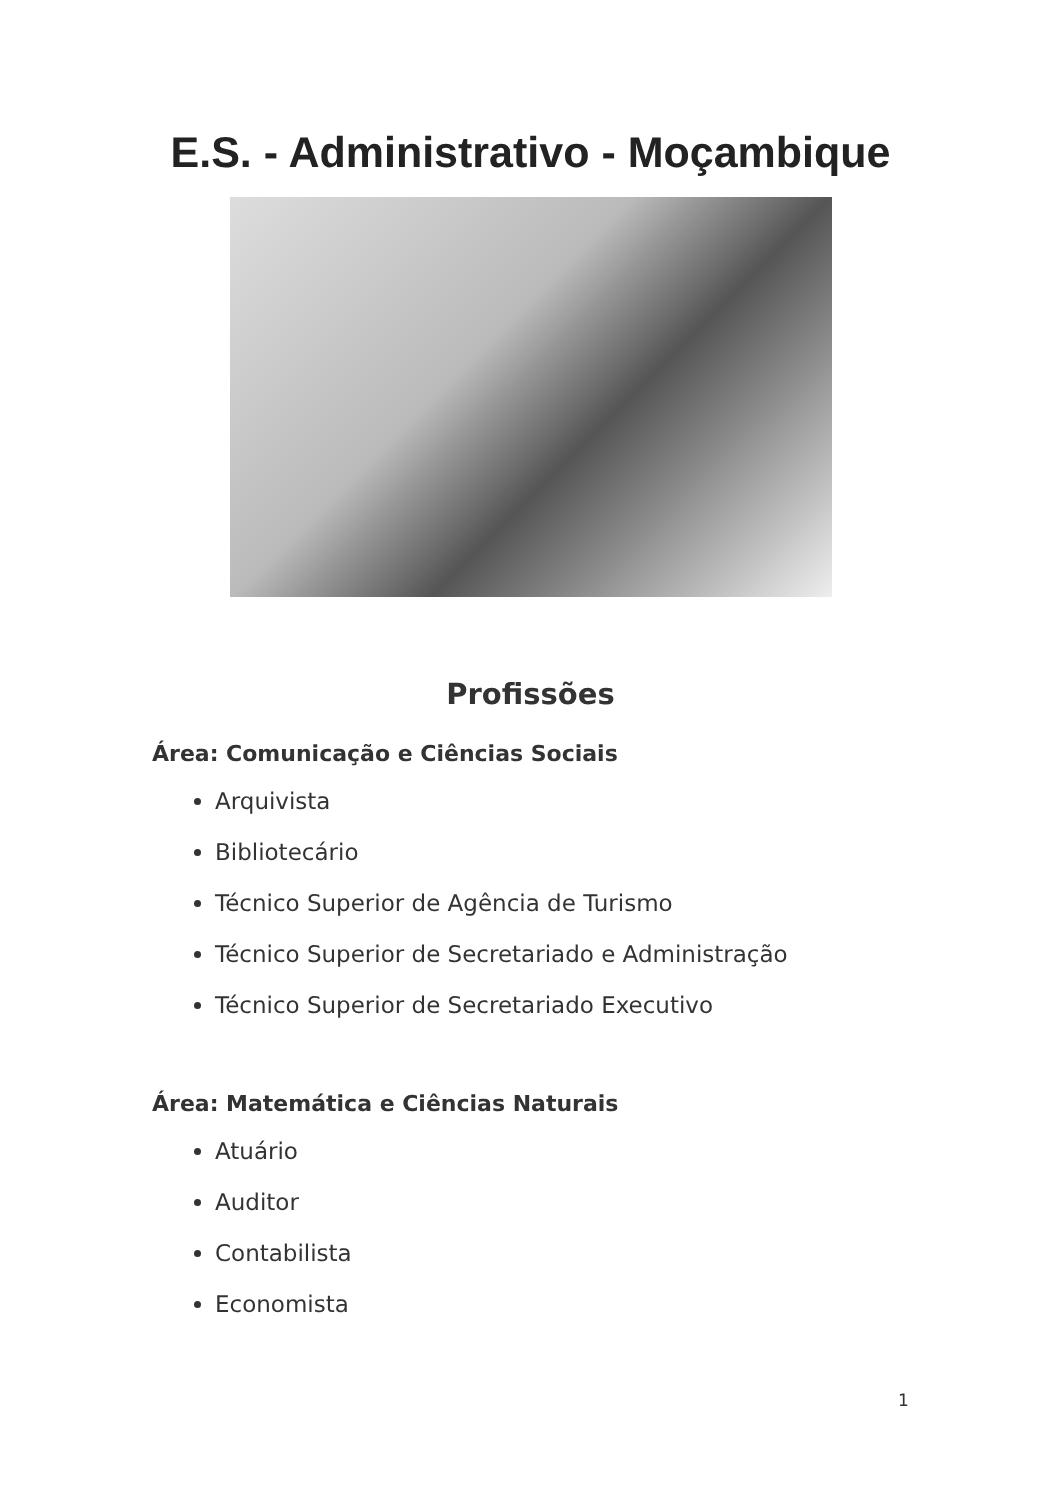E.S. - Administrativo - Moçambique
Profissões
Área: Comunicação e Ciências Sociais
Arquivista
Bibliotecário
Técnico Superior de Agência de Turismo
Técnico Superior de Secretariado e Administração
Técnico Superior de Secretariado Executivo
Área: Matemática e Ciências Naturais
Atuário
Auditor
Contabilista
Economista
1